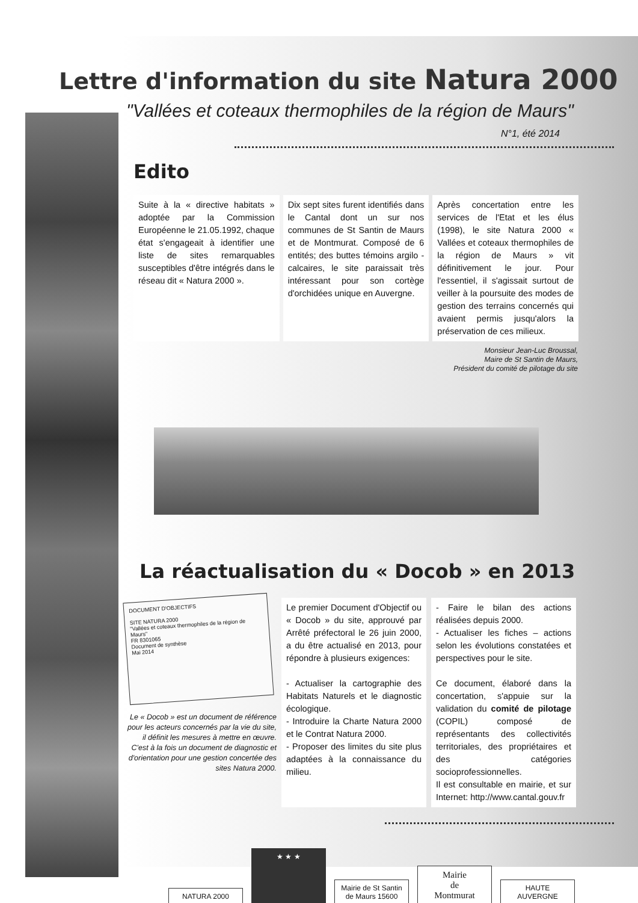Lettre d'information du site Natura 2000
"Vallées et coteaux thermophiles de la région de Maurs"
N°1, été 2014
Edito
Suite à la « directive habitats » adoptée par la Commission Européenne le 21.05.1992, chaque état s'engageait à identifier une liste de sites remarquables susceptibles d'être intégrés dans le réseau dit « Natura 2000 ».
Dix sept sites furent identifiés dans le Cantal dont un sur nos communes de St Santin de Maurs et de Montmurat. Composé de 6 entités; des buttes témoins argilo - calcaires, le site paraissait très intéressant pour son cortège d'orchidées unique en Auvergne.
Après concertation entre les services de l'Etat et les élus (1998), le site Natura 2000 « Vallées et coteaux thermophiles de la région de Maurs » vit définitivement le jour. Pour l'essentiel, il s'agissait surtout de veiller à la poursuite des modes de gestion des terrains concernés qui avaient permis jusqu'alors la préservation de ces milieux.
Monsieur Jean-Luc Broussal,
Maire de St Santin de Maurs,
Président du comité de pilotage du site
La réactualisation du « Docob » en 2013
DOCUMENT D'OBJECTIFS
SITE NATURA 2000
"Vallées et coteaux thermophiles de la région de Maurs"
FR 8301065
Document de synthèse
Mai 2014
Le « Docob » est un document de référence pour les acteurs concernés par la vie du site, il définit les mesures à mettre en œuvre. C'est à la fois un document de diagnostic et d'orientation pour une gestion concertée des sites Natura 2000.
Le premier Document d'Objectif ou « Docob » du site, approuvé par Arrêté préfectoral le 26 juin 2000, a du être actualisé en 2013, pour répondre à plusieurs exigences:
- Actualiser la cartographie des Habitats Naturels et le diagnostic écologique.
- Introduire la Charte Natura 2000 et le Contrat Natura 2000.
- Proposer des limites du site plus adaptées à la connaissance du milieu.
- Faire le bilan des actions réalisées depuis 2000.
- Actualiser les fiches – actions selon les évolutions constatées et perspectives pour le site.
Ce document, élaboré dans la concertation, s'appuie sur la validation du comité de pilotage (COPIL) composé de représentants des collectivités territoriales, des propriétaires et des catégories socioprofessionnelles.
Il est consultable en mairie, et sur Internet: http://www.cantal.gouv.fr
NATURA 2000
★ ★ ★
Mairie de St Santin de Maurs 15600
Mairie
de
Montmurat
HAUTE AUVERGNE